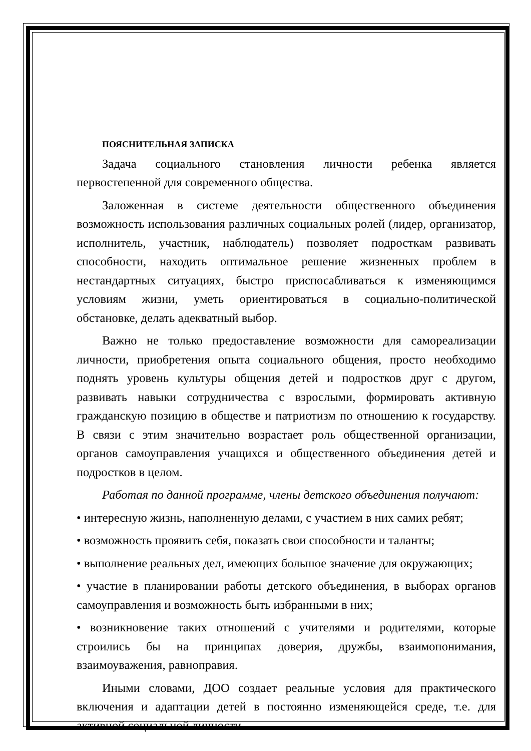ПОЯСНИТЕЛЬНАЯ ЗАПИСКА
Задача социального становления личности ребенка является первостепенной для современного общества.
Заложенная в системе деятельности общественного объединения возможность использования различных социальных ролей (лидер, организатор, исполнитель, участник, наблюдатель) позволяет подросткам развивать способности, находить оптимальное решение жизненных проблем в нестандартных ситуациях, быстро приспосабливаться к изменяющимся условиям жизни, уметь ориентироваться в социально-политической обстановке, делать адекватный выбор.
Важно не только предоставление возможности для самореализации личности, приобретения опыта социального общения, просто необходимо поднять уровень культуры общения детей и подростков друг с другом, развивать навыки сотрудничества с взрослыми, формировать активную гражданскую позицию в обществе и патриотизм по отношению к государству. В связи с этим значительно возрастает роль общественной организации, органов самоуправления учащихся и общественного объединения детей и подростков в целом.
Работая по данной программе, члены детского объединения получают:
• интересную жизнь, наполненную делами, с участием в них самих ребят;
• возможность проявить себя, показать свои способности и таланты;
• выполнение реальных дел, имеющих большое значение для окружающих;
• участие в планировании работы детского объединения, в выборах органов самоуправления и возможность быть избранными в них;
• возникновение таких отношений с учителями и родителями, которые строились бы на принципах доверия, дружбы, взаимопонимания, взаимоуважения, равноправия.
Иными словами, ДОО создает реальные условия для практического включения и адаптации детей в постоянно изменяющейся среде, т.е. для активной социальной личности.